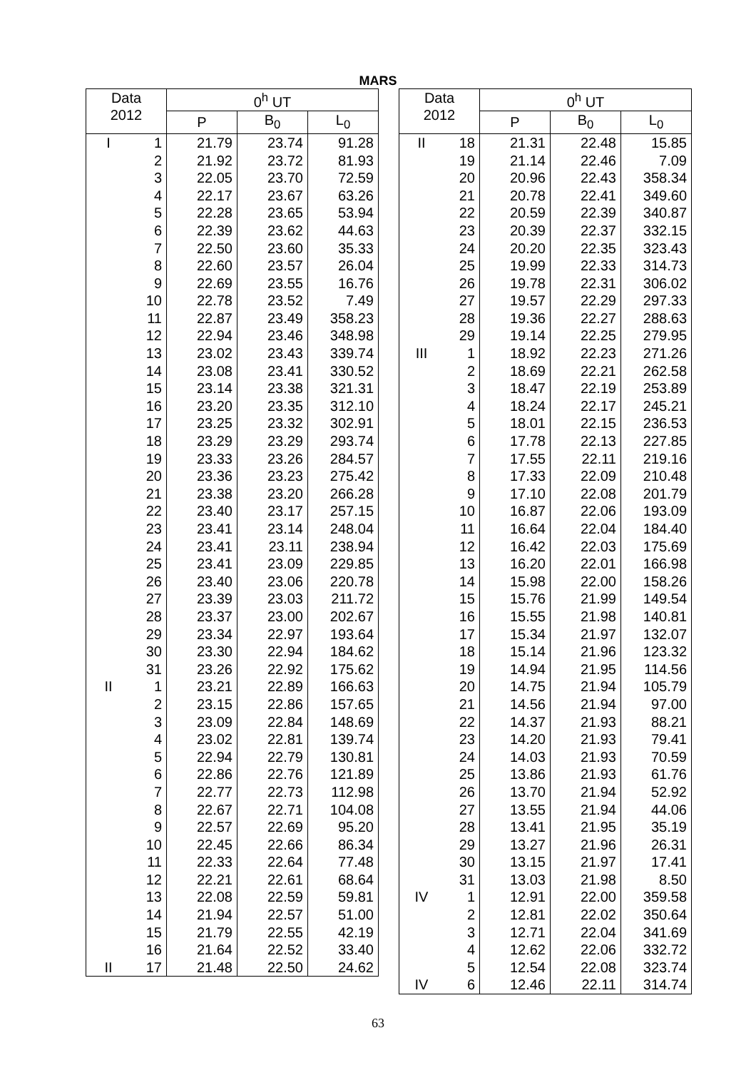MARS
| Data 2012 | | 0<sup>h</sup> UT | | |
| --- | --- | --- | --- | --- |
| | | P | B<sub>0</sub> | L<sub>0</sub> |
| I | 1 | 21.79 | 23.74 | 91.28 |
| | 2 | 21.92 | 23.72 | 81.93 |
| | 3 | 22.05 | 23.70 | 72.59 |
| | 4 | 22.17 | 23.67 | 63.26 |
| | 5 | 22.28 | 23.65 | 53.94 |
| | 6 | 22.39 | 23.62 | 44.63 |
| | 7 | 22.50 | 23.60 | 35.33 |
| | 8 | 22.60 | 23.57 | 26.04 |
| | 9 | 22.69 | 23.55 | 16.76 |
| | 10 | 22.78 | 23.52 | 7.49 |
| | 11 | 22.87 | 23.49 | 358.23 |
| | 12 | 22.94 | 23.46 | 348.98 |
| | 13 | 23.02 | 23.43 | 339.74 |
| | 14 | 23.08 | 23.41 | 330.52 |
| | 15 | 23.14 | 23.38 | 321.31 |
| | 16 | 23.20 | 23.35 | 312.10 |
| | 17 | 23.25 | 23.32 | 302.91 |
| | 18 | 23.29 | 23.29 | 293.74 |
| | 19 | 23.33 | 23.26 | 284.57 |
| | 20 | 23.36 | 23.23 | 275.42 |
| | 21 | 23.38 | 23.20 | 266.28 |
| | 22 | 23.40 | 23.17 | 257.15 |
| | 23 | 23.41 | 23.14 | 248.04 |
| | 24 | 23.41 | 23.11 | 238.94 |
| | 25 | 23.41 | 23.09 | 229.85 |
| | 26 | 23.40 | 23.06 | 220.78 |
| | 27 | 23.39 | 23.03 | 211.72 |
| | 28 | 23.37 | 23.00 | 202.67 |
| | 29 | 23.34 | 22.97 | 193.64 |
| | 30 | 23.30 | 22.94 | 184.62 |
| | 31 | 23.26 | 22.92 | 175.62 |
| II | 1 | 23.21 | 22.89 | 166.63 |
| | 2 | 23.15 | 22.86 | 157.65 |
| | 3 | 23.09 | 22.84 | 148.69 |
| | 4 | 23.02 | 22.81 | 139.74 |
| | 5 | 22.94 | 22.79 | 130.81 |
| | 6 | 22.86 | 22.76 | 121.89 |
| | 7 | 22.77 | 22.73 | 112.98 |
| | 8 | 22.67 | 22.71 | 104.08 |
| | 9 | 22.57 | 22.69 | 95.20 |
| | 10 | 22.45 | 22.66 | 86.34 |
| | 11 | 22.33 | 22.64 | 77.48 |
| | 12 | 22.21 | 22.61 | 68.64 |
| | 13 | 22.08 | 22.59 | 59.81 |
| | 14 | 21.94 | 22.57 | 51.00 |
| | 15 | 21.79 | 22.55 | 42.19 |
| | 16 | 21.64 | 22.52 | 33.40 |
| II | 17 | 21.48 | 22.50 | 24.62 |
| Data 2012 | | 0<sup>h</sup> UT | | |
| --- | --- | --- | --- | --- |
| | | P | B<sub>0</sub> | L<sub>0</sub> |
| II | 18 | 21.31 | 22.48 | 15.85 |
| | 19 | 21.14 | 22.46 | 7.09 |
| | 20 | 20.96 | 22.43 | 358.34 |
| | 21 | 20.78 | 22.41 | 349.60 |
| | 22 | 20.59 | 22.39 | 340.87 |
| | 23 | 20.39 | 22.37 | 332.15 |
| | 24 | 20.20 | 22.35 | 323.43 |
| | 25 | 19.99 | 22.33 | 314.73 |
| | 26 | 19.78 | 22.31 | 306.02 |
| | 27 | 19.57 | 22.29 | 297.33 |
| | 28 | 19.36 | 22.27 | 288.63 |
| | 29 | 19.14 | 22.25 | 279.95 |
| III | 1 | 18.92 | 22.23 | 271.26 |
| | 2 | 18.69 | 22.21 | 262.58 |
| | 3 | 18.47 | 22.19 | 253.89 |
| | 4 | 18.24 | 22.17 | 245.21 |
| | 5 | 18.01 | 22.15 | 236.53 |
| | 6 | 17.78 | 22.13 | 227.85 |
| | 7 | 17.55 | 22.11 | 219.16 |
| | 8 | 17.33 | 22.09 | 210.48 |
| | 9 | 17.10 | 22.08 | 201.79 |
| | 10 | 16.87 | 22.06 | 193.09 |
| | 11 | 16.64 | 22.04 | 184.40 |
| | 12 | 16.42 | 22.03 | 175.69 |
| | 13 | 16.20 | 22.01 | 166.98 |
| | 14 | 15.98 | 22.00 | 158.26 |
| | 15 | 15.76 | 21.99 | 149.54 |
| | 16 | 15.55 | 21.98 | 140.81 |
| | 17 | 15.34 | 21.97 | 132.07 |
| | 18 | 15.14 | 21.96 | 123.32 |
| | 19 | 14.94 | 21.95 | 114.56 |
| | 20 | 14.75 | 21.94 | 105.79 |
| | 21 | 14.56 | 21.94 | 97.00 |
| | 22 | 14.37 | 21.93 | 88.21 |
| | 23 | 14.20 | 21.93 | 79.41 |
| | 24 | 14.03 | 21.93 | 70.59 |
| | 25 | 13.86 | 21.93 | 61.76 |
| | 26 | 13.70 | 21.94 | 52.92 |
| | 27 | 13.55 | 21.94 | 44.06 |
| | 28 | 13.41 | 21.95 | 35.19 |
| | 29 | 13.27 | 21.96 | 26.31 |
| | 30 | 13.15 | 21.97 | 17.41 |
| | 31 | 13.03 | 21.98 | 8.50 |
| IV | 1 | 12.91 | 22.00 | 359.58 |
| | 2 | 12.81 | 22.02 | 350.64 |
| | 3 | 12.71 | 22.04 | 341.69 |
| | 4 | 12.62 | 22.06 | 332.72 |
| | 5 | 12.54 | 22.08 | 323.74 |
| IV | 6 | 12.46 | 22.11 | 314.74 |
63